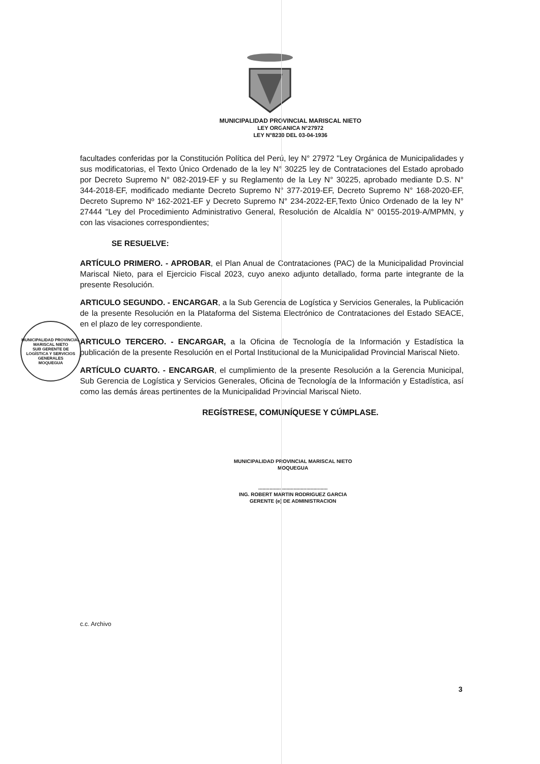MUNICIPALIDAD PROVINCIAL MARISCAL NIETO
LEY ORGANICA N°27972
LEY N°8230 DEL 03-04-1936
facultades conferidas por la Constitución Política del Perú, ley N° 27972 "Ley Orgánica de Municipalidades y sus modificatorias, el Texto Único Ordenado de la ley N° 30225 ley de Contrataciones del Estado aprobado por Decreto Supremo N° 082-2019-EF y su Reglamento de la Ley N° 30225, aprobado mediante D.S. N° 344-2018-EF, modificado mediante Decreto Supremo N° 377-2019-EF, Decreto Supremo N° 168-2020-EF, Decreto Supremo Nº 162-2021-EF y Decreto Supremo N° 234-2022-EF,Texto Único Ordenado de la ley N° 27444 "Ley del Procedimiento Administrativo General, Resolución de Alcaldía N° 00155-2019-A/MPMN, y con las visaciones correspondientes;
SE RESUELVE:
ARTÍCULO PRIMERO. - APROBAR, el Plan Anual de Contrataciones (PAC) de la Municipalidad Provincial Mariscal Nieto, para el Ejercicio Fiscal 2023, cuyo anexo adjunto detallado, forma parte integrante de la presente Resolución.
ARTICULO SEGUNDO. - ENCARGAR, a la Sub Gerencia de Logística y Servicios Generales, la Publicación de la presente Resolución en la Plataforma del Sistema Electrónico de Contrataciones del Estado SEACE, en el plazo de ley correspondiente.
ARTICULO TERCERO. - ENCARGAR, a la Oficina de Tecnología de la Información y Estadística la publicación de la presente Resolución en el Portal Institucional de la Municipalidad Provincial Mariscal Nieto.
ARTÍCULO CUARTO. - ENCARGAR, el cumplimiento de la presente Resolución a la Gerencia Municipal, Sub Gerencia de Logística y Servicios Generales, Oficina de Tecnología de la Información y Estadística, así como las demás áreas pertinentes de la Municipalidad Provincial Mariscal Nieto.
REGÍSTRESE, COMUNÍQUESE Y CÚMPLASE.
MUNICIPALIDAD PROVINCIAL MARISCAL NIETO
MOQUEGUA
.................................................
ING. ROBERT MARTIN RODRIGUEZ GARCIA
GERENTE (e) DE ADMINISTRACION
MUNICIPALIDAD PROVINCIAL MARISCAL NIETO
SUB GERENTE DE LOGÍSTICA Y SERVICIOS GENERALES
MOQUEGUA
c.c. Archivo
3